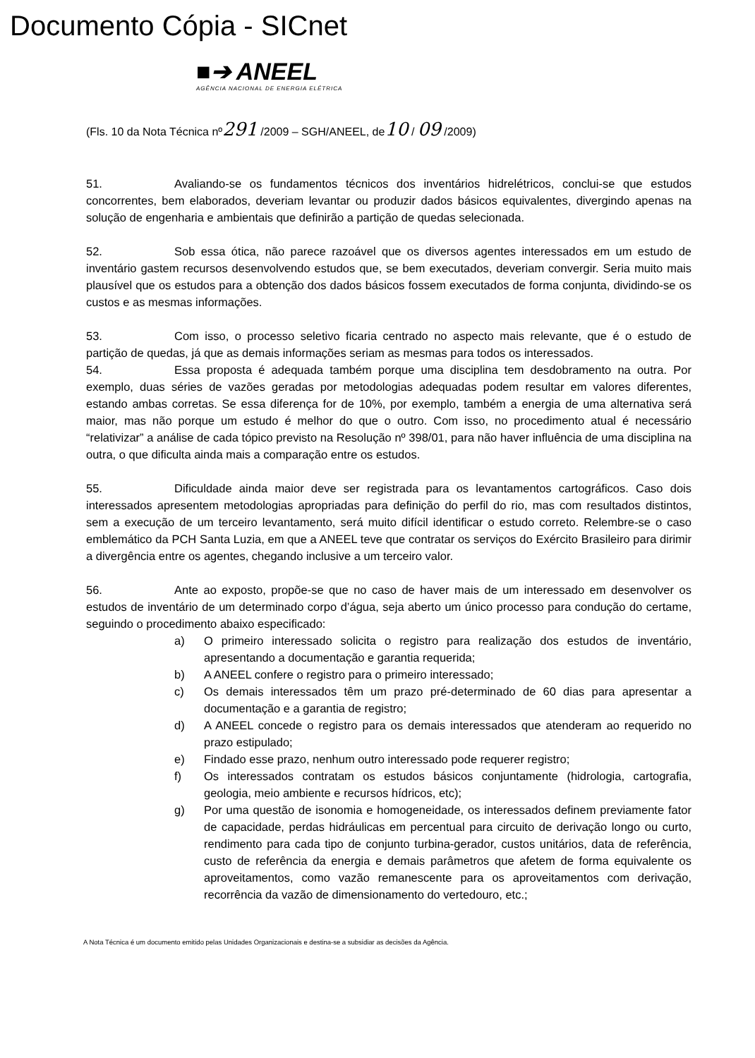Documento Cópia - SICnet
■➔ ANEEL
AGÊNCIA NACIONAL DE ENERGIA ELÉTRICA
(Fls. 10 da Nota Técnica nº291 /2009 – SGH/ANEEL, de10 / 09 /2009)
51. Avaliando-se os fundamentos técnicos dos inventários hidrelétricos, conclui-se que estudos concorrentes, bem elaborados, deveriam levantar ou produzir dados básicos equivalentes, divergindo apenas na solução de engenharia e ambientais que definirão a partição de quedas selecionada.
52. Sob essa ótica, não parece razoável que os diversos agentes interessados em um estudo de inventário gastem recursos desenvolvendo estudos que, se bem executados, deveriam convergir. Seria muito mais plausível que os estudos para a obtenção dos dados básicos fossem executados de forma conjunta, dividindo-se os custos e as mesmas informações.
53. Com isso, o processo seletivo ficaria centrado no aspecto mais relevante, que é o estudo de partição de quedas, já que as demais informações seriam as mesmas para todos os interessados.
54. Essa proposta é adequada também porque uma disciplina tem desdobramento na outra. Por exemplo, duas séries de vazões geradas por metodologias adequadas podem resultar em valores diferentes, estando ambas corretas. Se essa diferença for de 10%, por exemplo, também a energia de uma alternativa será maior, mas não porque um estudo é melhor do que o outro. Com isso, no procedimento atual é necessário “relativizar” a análise de cada tópico previsto na Resolução nº 398/01, para não haver influência de uma disciplina na outra, o que dificulta ainda mais a comparação entre os estudos.
55. Dificuldade ainda maior deve ser registrada para os levantamentos cartográficos. Caso dois interessados apresentem metodologias apropriadas para definição do perfil do rio, mas com resultados distintos, sem a execução de um terceiro levantamento, será muito difícil identificar o estudo correto. Relembre-se o caso emblemático da PCH Santa Luzia, em que a ANEEL teve que contratar os serviços do Exército Brasileiro para dirimir a divergência entre os agentes, chegando inclusive a um terceiro valor.
56. Ante ao exposto, propõe-se que no caso de haver mais de um interessado em desenvolver os estudos de inventário de um determinado corpo d’água, seja aberto um único processo para condução do certame, seguindo o procedimento abaixo especificado:
a) O primeiro interessado solicita o registro para realização dos estudos de inventário, apresentando a documentação e garantia requerida;
b) A ANEEL confere o registro para o primeiro interessado;
c) Os demais interessados têm um prazo pré-determinado de 60 dias para apresentar a documentação e a garantia de registro;
d) A ANEEL concede o registro para os demais interessados que atenderam ao requerido no prazo estipulado;
e) Findado esse prazo, nenhum outro interessado pode requerer registro;
f) Os interessados contratam os estudos básicos conjuntamente (hidrologia, cartografia, geologia, meio ambiente e recursos hídricos, etc);
g) Por uma questão de isonomia e homogeneidade, os interessados definem previamente fator de capacidade, perdas hidráulicas em percentual para circuito de derivação longo ou curto, rendimento para cada tipo de conjunto turbina-gerador, custos unitários, data de referência, custo de referência da energia e demais parâmetros que afetem de forma equivalente os aproveitamentos, como vazão remanescente para os aproveitamentos com derivação, recorrência da vazão de dimensionamento do vertedouro, etc.;
A Nota Técnica é um documento emitido pelas Unidades Organizacionais e destina-se a subsidiar as decisões da Agência.